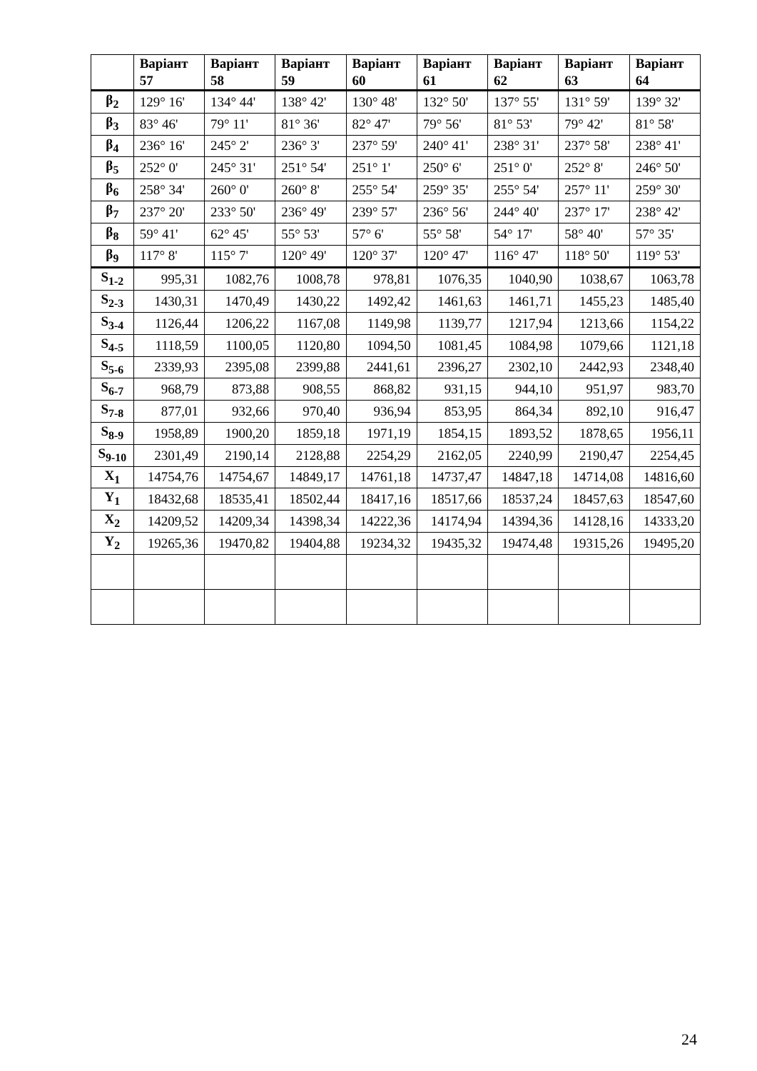| | Варіант 57 | Варіант 58 | Варіант 59 | Варіант 60 | Варіант 61 | Варіант 62 | Варіант 63 | Варіант 64 |
| --- | --- | --- | --- | --- | --- | --- | --- | --- |
| β<sub>2</sub> | 129° 16' | 134° 44' | 138° 42' | 130° 48' | 132° 50' | 137° 55' | 131° 59' | 139° 32' |
| β<sub>3</sub> | 83° 46' | 79° 11' | 81° 36' | 82° 47' | 79° 56' | 81° 53' | 79° 42' | 81° 58' |
| β<sub>4</sub> | 236° 16' | 245° 2' | 236° 3' | 237° 59' | 240° 41' | 238° 31' | 237° 58' | 238° 41' |
| β<sub>5</sub> | 252° 0' | 245° 31' | 251° 54' | 251° 1' | 250° 6' | 251° 0' | 252° 8' | 246° 50' |
| β<sub>6</sub> | 258° 34' | 260° 0' | 260° 8' | 255° 54' | 259° 35' | 255° 54' | 257° 11' | 259° 30' |
| β<sub>7</sub> | 237° 20' | 233° 50' | 236° 49' | 239° 57' | 236° 56' | 244° 40' | 237° 17' | 238° 42' |
| β<sub>8</sub> | 59° 41' | 62° 45' | 55° 53' | 57° 6' | 55° 58' | 54° 17' | 58° 40' | 57° 35' |
| β<sub>9</sub> | 117° 8' | 115° 7' | 120° 49' | 120° 37' | 120° 47' | 116° 47' | 118° 50' | 119° 53' |
| S<sub>1-2</sub> | 995,31 | 1082,76 | 1008,78 | 978,81 | 1076,35 | 1040,90 | 1038,67 | 1063,78 |
| S<sub>2-3</sub> | 1430,31 | 1470,49 | 1430,22 | 1492,42 | 1461,63 | 1461,71 | 1455,23 | 1485,40 |
| S<sub>3-4</sub> | 1126,44 | 1206,22 | 1167,08 | 1149,98 | 1139,77 | 1217,94 | 1213,66 | 1154,22 |
| S<sub>4-5</sub> | 1118,59 | 1100,05 | 1120,80 | 1094,50 | 1081,45 | 1084,98 | 1079,66 | 1121,18 |
| S<sub>5-6</sub> | 2339,93 | 2395,08 | 2399,88 | 2441,61 | 2396,27 | 2302,10 | 2442,93 | 2348,40 |
| S<sub>6-7</sub> | 968,79 | 873,88 | 908,55 | 868,82 | 931,15 | 944,10 | 951,97 | 983,70 |
| S<sub>7-8</sub> | 877,01 | 932,66 | 970,40 | 936,94 | 853,95 | 864,34 | 892,10 | 916,47 |
| S<sub>8-9</sub> | 1958,89 | 1900,20 | 1859,18 | 1971,19 | 1854,15 | 1893,52 | 1878,65 | 1956,11 |
| S<sub>9-10</sub> | 2301,49 | 2190,14 | 2128,88 | 2254,29 | 2162,05 | 2240,99 | 2190,47 | 2254,45 |
| X<sub>1</sub> | 14754,76 | 14754,67 | 14849,17 | 14761,18 | 14737,47 | 14847,18 | 14714,08 | 14816,60 |
| Y<sub>1</sub> | 18432,68 | 18535,41 | 18502,44 | 18417,16 | 18517,66 | 18537,24 | 18457,63 | 18547,60 |
| X<sub>2</sub> | 14209,52 | 14209,34 | 14398,34 | 14222,36 | 14174,94 | 14394,36 | 14128,16 | 14333,20 |
| Y<sub>2</sub> | 19265,36 | 19470,82 | 19404,88 | 19234,32 | 19435,32 | 19474,48 | 19315,26 | 19495,20 |
24